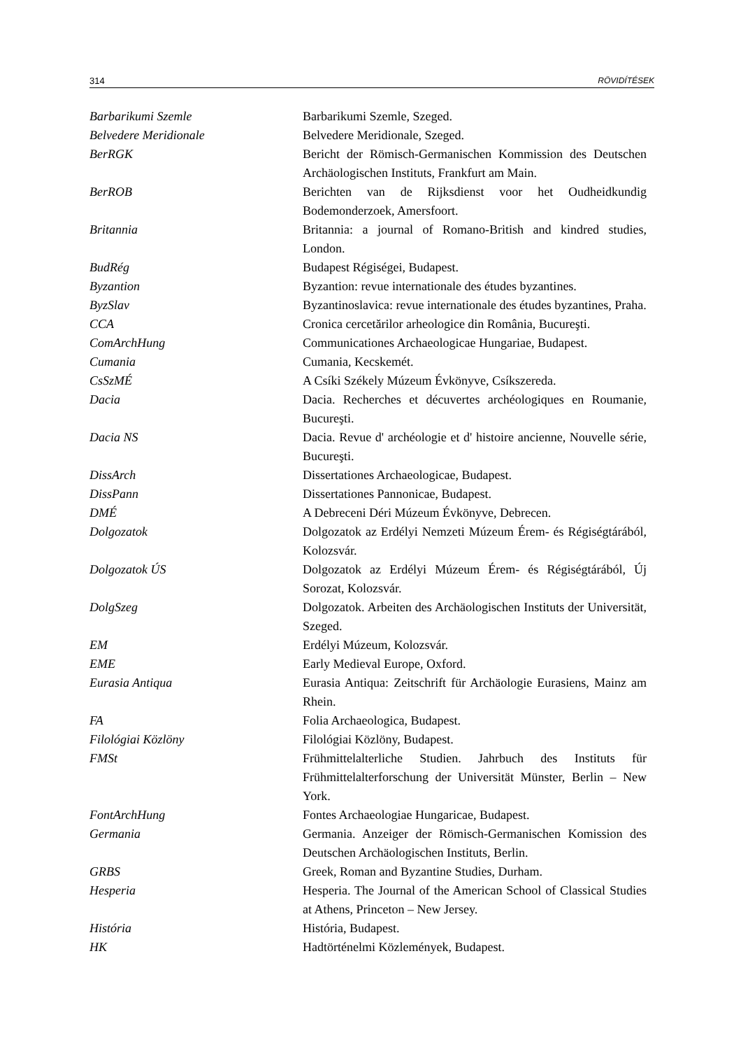314 RÖVIDÍTÉSEK
| Barbarikumi Szemle | Barbarikumi Szemle, Szeged. |
| Belvedere Meridionale | Belvedere Meridionale, Szeged. |
| BerRGK | Bericht der Römisch-Germanischen Kommission des Deutschen Archäologischen Instituts, Frankfurt am Main. |
| BerROB | Berichten van de Rijksdienst voor het Oudheidkundig Bodemonderzoek, Amersfoort. |
| Britannia | Britannia: a journal of Romano-British and kindred studies, London. |
| BudRég | Budapest Régiségei, Budapest. |
| Byzantion | Byzantion: revue internationale des études byzantines. |
| ByzSlav | Byzantinoslavica: revue internationale des études byzantines, Praha. |
| CCA | Cronica cercetărilor arheologice din România, Bucureşti. |
| ComArchHung | Communicationes Archaeologicae Hungariae, Budapest. |
| Cumania | Cumania, Kecskemét. |
| CsSzMÉ | A Csíki Székely Múzeum Évkönyve, Csíkszereda. |
| Dacia | Dacia. Recherches et décuvertes archéologiques en Roumanie, Bucureşti. |
| Dacia NS | Dacia. Revue d' archéologie et d' histoire ancienne, Nouvelle série, Bucureşti. |
| DissArch | Dissertationes Archaeologicae, Budapest. |
| DissPann | Dissertationes Pannonicae, Budapest. |
| DMÉ | A Debreceni Déri Múzeum Évkönyve, Debrecen. |
| Dolgozatok | Dolgozatok az Erdélyi Nemzeti Múzeum Érem- és Régiségtárából, Kolozsvár. |
| Dolgozatok ÚS | Dolgozatok az Erdélyi Múzeum Érem- és Régiségtárából, Új Sorozat, Kolozsvár. |
| DolgSzeg | Dolgozatok. Arbeiten des Archäologischen Instituts der Universität, Szeged. |
| EM | Erdélyi Múzeum, Kolozsvár. |
| EME | Early Medieval Europe, Oxford. |
| Eurasia Antiqua | Eurasia Antiqua: Zeitschrift für Archäologie Eurasiens, Mainz am Rhein. |
| FA | Folia Archaeologica, Budapest. |
| Filológiai Közlöny | Filológiai Közlöny, Budapest. |
| FMSt | Frühmittelalterliche Studien. Jahrbuch des Instituts für Frühmittelalterforschung der Universität Münster, Berlin – New York. |
| FontArchHung | Fontes Archaeologiae Hungaricae, Budapest. |
| Germania | Germania. Anzeiger der Römisch-Germanischen Komission des Deutschen Archäologischen Instituts, Berlin. |
| GRBS | Greek, Roman and Byzantine Studies, Durham. |
| Hesperia | Hesperia. The Journal of the American School of Classical Studies at Athens, Princeton – New Jersey. |
| História | História, Budapest. |
| HK | Hadtörténelmi Közlemények, Budapest. |